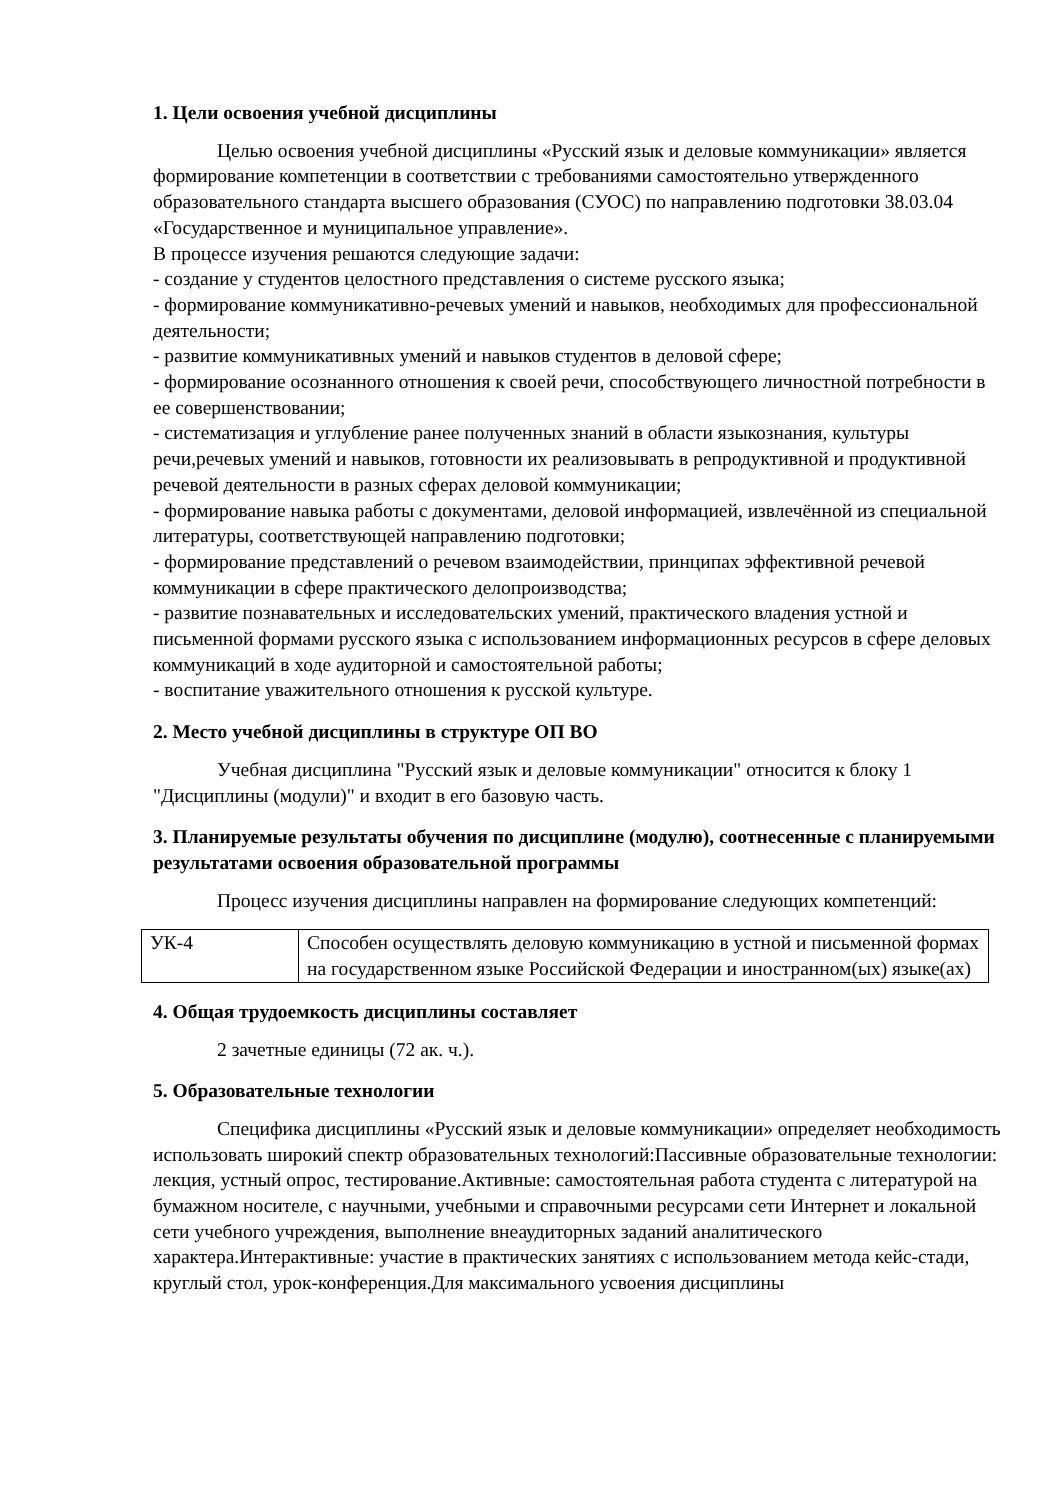1. Цели освоения учебной дисциплины
Целью освоения учебной дисциплины «Русский язык и деловые коммуникации» является формирование компетенции в соответствии с требованиями самостоятельно утвержденного образовательного стандарта высшего образования (СУОС) по направлению подготовки 38.03.04 «Государственное и муниципальное управление».
В процессе изучения решаются следующие задачи:
- создание у студентов целостного представления о системе русского языка;
- формирование коммуникативно-речевых умений и навыков, необходимых для профессиональной деятельности;
- развитие коммуникативных умений и навыков студентов в деловой сфере;
- формирование осознанного отношения к своей речи, способствующего личностной потребности в ее совершенствовании;
- систематизация и углубление ранее полученных знаний в области языкознания, культуры речи,речевых умений и навыков, готовности их реализовывать в репродуктивной и продуктивной речевой деятельности в разных сферах деловой коммуникации;
- формирование навыка работы с документами, деловой информацией, извлечённой из специальной литературы, соответствующей направлению подготовки;
- формирование представлений о речевом взаимодействии, принципах эффективной речевой коммуникации в сфере практического делопроизводства;
- развитие познавательных и исследовательских умений, практического владения устной и письменной формами русского языка с использованием информационных ресурсов в сфере деловых коммуникаций в ходе аудиторной и самостоятельной работы;
- воспитание уважительного отношения к русской культуре.
2. Место учебной дисциплины в структуре ОП ВО
Учебная дисциплина "Русский язык и деловые коммуникации" относится к блоку 1 "Дисциплины (модули)" и входит в его базовую часть.
3. Планируемые результаты обучения по дисциплине (модулю), соотнесенные с планируемыми результатами освоения образовательной программы
Процесс изучения дисциплины направлен на формирование следующих компетенций:
| УК-4 | Способен осуществлять деловую коммуникацию в устной и письменной формах на государственном языке Российской Федерации и иностранном(ых) языке(ах) |
4. Общая трудоемкость дисциплины составляет
2 зачетные единицы (72 ак. ч.).
5. Образовательные технологии
Специфика дисциплины «Русский язык и деловые коммуникации» определяет необходимость использовать широкий спектр образовательных технологий:Пассивные образовательные технологии: лекция, устный опрос, тестирование.Активные: самостоятельная работа студента с литературой на бумажном носителе, с научными, учебными и справочными ресурсами сети Интернет и локальной сети учебного учреждения, выполнение внеаудиторных заданий аналитического характера.Интерактивные: участие в практических занятиях с использованием метода кейс-стади, круглый стол, урок-конференция.Для максимального усвоения дисциплины